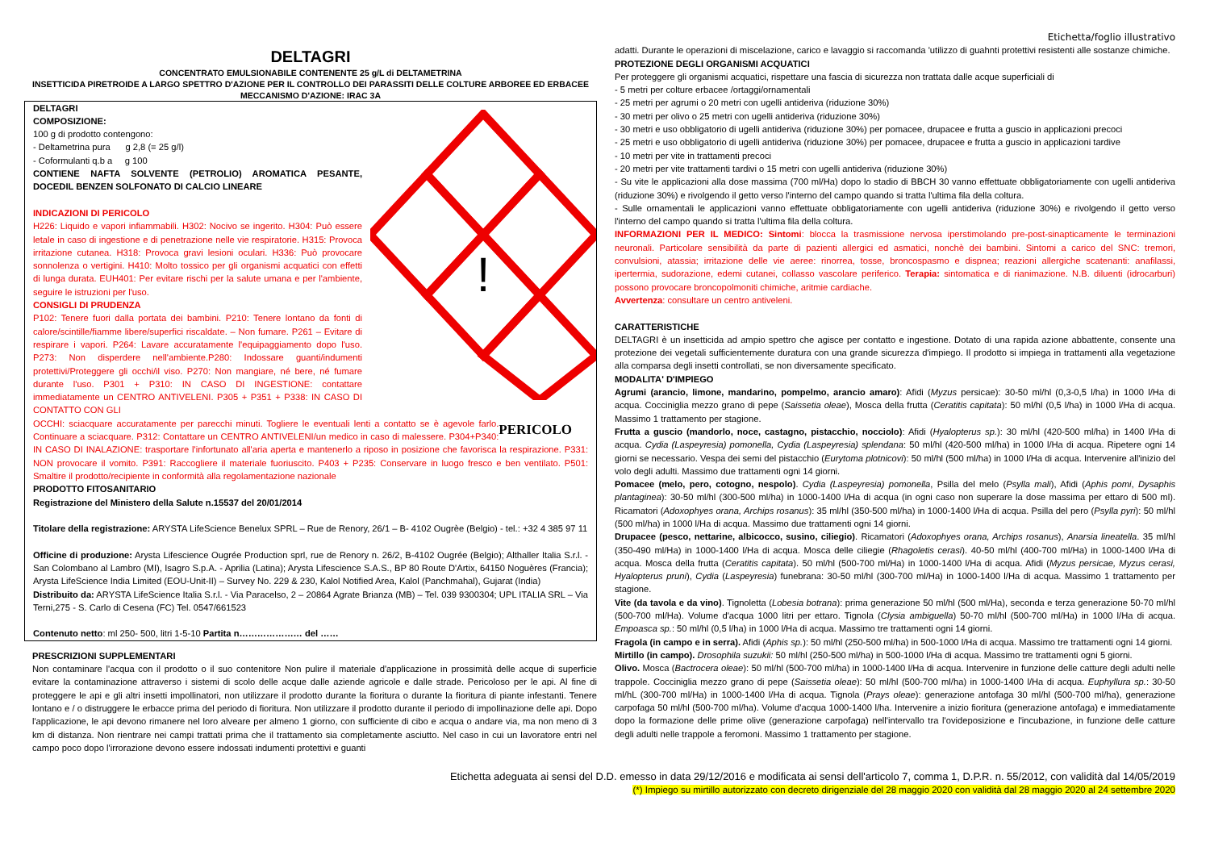Etichetta/foglio illustrativo
DELTAGRI
CONCENTRATO EMULSIONABILE CONTENENTE 25 g/L di DELTAMETRINA
INSETTICIDA PIRETROIDE A LARGO SPETTRO D'AZIONE PER IL CONTROLLO DEI PARASSITI DELLE COLTURE ARBOREE ED ERBACEE
MECCANISMO D'AZIONE: IRAC 3A
!
DELTAGRI
COMPOSIZIONE:
100 g di prodotto contengono:
- Deltametrina pura g 2,8 (= 25 g/l)
- Coformulanti q.b a g 100
CONTIENE NAFTA SOLVENTE (PETROLIO) AROMATICA PESANTE, DOCEDIL BENZEN SOLFONATO DI CALCIO LINEARE
INDICAZIONI DI PERICOLO
H226: Liquido e vapori infiammabili. H302: Nocivo se ingerito. H304: Può essere letale in caso di ingestione e di penetrazione nelle vie respiratorie. H315: Provoca irritazione cutanea. H318: Provoca gravi lesioni oculari. H336: Può provocare sonnolenza o vertigini. H410: Molto tossico per gli organismi acquatici con effetti di lunga durata. EUH401: Per evitare rischi per la salute umana e per l'ambiente, seguire le istruzioni per l'uso.
CONSIGLI DI PRUDENZA
P102: Tenere fuori dalla portata dei bambini. P210: Tenere lontano da fonti di calore/scintille/fiamme libere/superfici riscaldate. – Non fumare. P261 – Evitare di respirare i vapori. P264: Lavare accuratamente l'equipaggiamento dopo l'uso. P273: Non disperdere nell'ambiente.P280: Indossare guanti/indumenti protettivi/Proteggere gli occhi/il viso. P270: Non mangiare, né bere, né fumare durante l'uso. P301 + P310: IN CASO DI INGESTIONE: contattare immediatamente un CENTRO ANTIVELENI. P305 + P351 + P338: IN CASO DI CONTATTO CON GLI
PERICOLO
OCCHI: sciacquare accuratamente per parecchi minuti. Togliere le eventuali lenti a contatto se è agevole farlo. Continuare a sciacquare. P312: Contattare un CENTRO ANTIVELENI/un medico in caso di malessere. P304+P340: IN CASO DI INALAZIONE: trasportare l'infortunato all'aria aperta e mantenerlo a riposo in posizione che favorisca la respirazione. P331: NON provocare il vomito. P391: Raccogliere il materiale fuoriuscito. P403 + P235: Conservare in luogo fresco e ben ventilato. P501: Smaltire il prodotto/recipiente in conformità alla regolamentazione nazionale
PRODOTTO FITOSANITARIO
Registrazione del Ministero della Salute n.15537 del 20/01/2014
Titolare della registrazione: ARYSTA LifeScience Benelux SPRL – Rue de Renory, 26/1 – B- 4102 Ougrèe (Belgio) - tel.: +32 4 385 97 11
Officine di produzione: Arysta Lifescience Ougrée Production sprl, rue de Renory n. 26/2, B-4102 Ougrée (Belgio); Althaller Italia S.r.l. - San Colombano al Lambro (MI), Isagro S.p.A. - Aprilia (Latina); Arysta Lifescience S.A.S., BP 80 Route D'Artix, 64150 Noguères (Francia); Arysta LifeScience India Limited (EOU-Unit-II) – Survey No. 229 & 230, Kalol Notified Area, Kalol (Panchmahal), Gujarat (India)
Distribuito da: ARYSTA LifeScience Italia S.r.l. - Via Paracelso, 2 – 20864 Agrate Brianza (MB) – Tel. 039 9300304; UPL ITALIA SRL – Via Terni,275 - S. Carlo di Cesena (FC) Tel. 0547/661523
Contenuto netto: ml 250- 500, litri 1-5-10 Partita n………………… del ……
PRESCRIZIONI SUPPLEMENTARI
Non contaminare l'acqua con il prodotto o il suo contenitore Non pulire il materiale d'applicazione in prossimità delle acque di superficie evitare la contaminazione attraverso i sistemi di scolo delle acque dalle aziende agricole e dalle strade. Pericoloso per le api. Al fine di proteggere le api e gli altri insetti impollinatori, non utilizzare il prodotto durante la fioritura o durante la fioritura di piante infestanti. Tenere lontano e / o distruggere le erbacce prima del periodo di fioritura. Non utilizzare il prodotto durante il periodo di impollinazione delle api. Dopo l'applicazione, le api devono rimanere nel loro alveare per almeno 1 giorno, con sufficiente di cibo e acqua o andare via, ma non meno di 3 km di distanza. Non rientrare nei campi trattati prima che il trattamento sia completamente asciutto. Nel caso in cui un lavoratore entri nel campo poco dopo l'irrorazione devono essere indossati indumenti protettivi e guanti
adatti. Durante le operazioni di miscelazione, carico e lavaggio si raccomanda 'utilizzo di guahnti protettivi resistenti alle sostanze chimiche.
PROTEZIONE DEGLI ORGANISMI ACQUATICI
Per proteggere gli organismi acquatici, rispettare una fascia di sicurezza non trattata dalle acque superficiali di
- 5 metri per colture erbacee /ortaggi/ornamentali
- 25 metri per agrumi o 20 metri con ugelli antideriva (riduzione 30%)
- 30 metri per olivo o 25 metri con ugelli antideriva (riduzione 30%)
- 30 metri e uso obbligatorio di ugelli antideriva (riduzione 30%) per pomacee, drupacee e frutta a guscio in applicazioni precoci
- 25 metri e uso obbligatorio di ugelli antideriva (riduzione 30%) per pomacee, drupacee e frutta a guscio in applicazioni tardive
- 10 metri per vite in trattamenti precoci
- 20 metri per vite trattamenti tardivi o 15 metri con ugelli antideriva (riduzione 30%)
- Su vite le applicazioni alla dose massima (700 ml/Ha) dopo lo stadio di BBCH 30 vanno effettuate obbligatoriamente con ugelli antideriva (riduzione 30%) e rivolgendo il getto verso l'interno del campo quando si tratta l'ultima fila della coltura.
- Sulle ornamentali le applicazioni vanno effettuate obbligatoriamente con ugelli antideriva (riduzione 30%) e rivolgendo il getto verso l'interno del campo quando si tratta l'ultima fila della coltura.
INFORMAZIONI PER IL MEDICO: Sintomi: blocca la trasmissione nervosa iperstimolando pre-post-sinapticamente le terminazioni neuronali. Particolare sensibilità da parte di pazienti allergici ed asmatici, nonchè dei bambini. Sintomi a carico del SNC: tremori, convulsioni, atassia; irritazione delle vie aeree: rinorrea, tosse, broncospasmo e dispnea; reazioni allergiche scatenanti: anafilassi, ipertermia, sudorazione, edemi cutanei, collasso vascolare periferico. Terapia: sintomatica e di rianimazione. N.B. diluenti (idrocarburi) possono provocare broncopolmoniti chimiche, aritmie cardiache.
Avvertenza: consultare un centro antiveleni.
CARATTERISTICHE
DELTAGRI è un insetticida ad ampio spettro che agisce per contatto e ingestione. Dotato di una rapida azione abbattente, consente una protezione dei vegetali sufficientemente duratura con una grande sicurezza d'impiego. Il prodotto si impiega in trattamenti alla vegetazione alla comparsa degli insetti controllati, se non diversamente specificato.
MODALITA' D'IMPIEGO
Agrumi (arancio, limone, mandarino, pompelmo, arancio amaro): Afidi (Myzus persicae): 30-50 ml/hl (0,3-0,5 l/ha) in 1000 l/Ha di acqua. Cocciniglia mezzo grano di pepe (Saissetia oleae), Mosca della frutta (Ceratitis capitata): 50 ml/hl (0,5 l/ha) in 1000 l/Ha di acqua. Massimo 1 trattamento per stagione.
Frutta a guscio (mandorlo, noce, castagno, pistacchio, nocciolo): Afidi (Hyalopterus sp.): 30 ml/hl (420-500 ml/ha) in 1400 l/Ha di acqua. Cydia (Laspeyresia) pomonella, Cydia (Laspeyresia) splendana: 50 ml/hl (420-500 ml/ha) in 1000 l/Ha di acqua. Ripetere ogni 14 giorni se necessario. Vespa dei semi del pistacchio (Eurytoma plotnicovi): 50 ml/hl (500 ml/ha) in 1000 l/Ha di acqua. Intervenire all'inizio del volo degli adulti. Massimo due trattamenti ogni 14 giorni.
Pomacee (melo, pero, cotogno, nespolo). Cydia (Laspeyresia) pomonella, Psilla del melo (Psylla mali), Afidi (Aphis pomi, Dysaphis plantaginea): 30-50 ml/hl (300-500 ml/ha) in 1000-1400 l/Ha di acqua (in ogni caso non superare la dose massima per ettaro di 500 ml). Ricamatori (Adoxophyes orana, Archips rosanus): 35 ml/hl (350-500 ml/ha) in 1000-1400 l/Ha di acqua. Psilla del pero (Psylla pyri): 50 ml/hl (500 ml/ha) in 1000 l/Ha di acqua. Massimo due trattamenti ogni 14 giorni.
Drupacee (pesco, nettarine, albicocco, susino, ciliegio). Ricamatori (Adoxophyes orana, Archips rosanus), Anarsia lineatella. 35 ml/hl (350-490 ml/Ha) in 1000-1400 l/Ha di acqua. Mosca delle ciliegie (Rhagoletis cerasi). 40-50 ml/hl (400-700 ml/Ha) in 1000-1400 l/Ha di acqua. Mosca della frutta (Ceratitis capitata). 50 ml/hl (500-700 ml/Ha) in 1000-1400 l/Ha di acqua. Afidi (Myzus persicae, Myzus cerasi, Hyalopterus pruni), Cydia (Laspeyresia) funebrana: 30-50 ml/hl (300-700 ml/Ha) in 1000-1400 l/Ha di acqua. Massimo 1 trattamento per stagione.
Vite (da tavola e da vino). Tignoletta (Lobesia botrana): prima generazione 50 ml/hl (500 ml/Ha), seconda e terza generazione 50-70 ml/hl (500-700 ml/Ha). Volume d'acqua 1000 litri per ettaro. Tignola (Clysia ambiguella) 50-70 ml/hl (500-700 ml/Ha) in 1000 l/Ha di acqua. Empoasca sp.: 50 ml/hl (0,5 l/ha) in 1000 l/Ha di acqua. Massimo tre trattamenti ogni 14 giorni.
Fragola (in campo e in serra). Afidi (Aphis sp.): 50 ml/hl (250-500 ml/ha) in 500-1000 l/Ha di acqua. Massimo tre trattamenti ogni 14 giorni.
Mirtillo (in campo). Drosophila suzukii: 50 ml/hl (250-500 ml/ha) in 500-1000 l/Ha di acqua. Massimo tre trattamenti ogni 5 giorni.
Olivo. Mosca (Bactrocera oleae): 50 ml/hl (500-700 ml/ha) in 1000-1400 l/Ha di acqua. Intervenire in funzione delle catture degli adulti nelle trappole. Cocciniglia mezzo grano di pepe (Saissetia oleae): 50 ml/hl (500-700 ml/ha) in 1000-1400 l/Ha di acqua. Euphyllura sp.: 30-50 ml/hL (300-700 ml/Ha) in 1000-1400 l/Ha di acqua. Tignola (Prays oleae): generazione antofaga 30 ml/hl (500-700 ml/ha), generazione carpofaga 50 ml/hl (500-700 ml/ha). Volume d'acqua 1000-1400 l/ha. Intervenire a inizio fioritura (generazione antofaga) e immediatamente dopo la formazione delle prime olive (generazione carpofaga) nell'intervallo tra l'ovideposizione e l'incubazione, in funzione delle catture degli adulti nelle trappole a feromoni. Massimo 1 trattamento per stagione.
Etichetta adeguata ai sensi del D.D. emesso in data 29/12/2016 e modificata ai sensi dell'articolo 7, comma 1, D.P.R. n. 55/2012, con validità dal 14/05/2019
(*) Impiego su mirtillo autorizzato con decreto dirigenziale del 28 maggio 2020 con validità dal 28 maggio 2020 al 24 settembre 2020